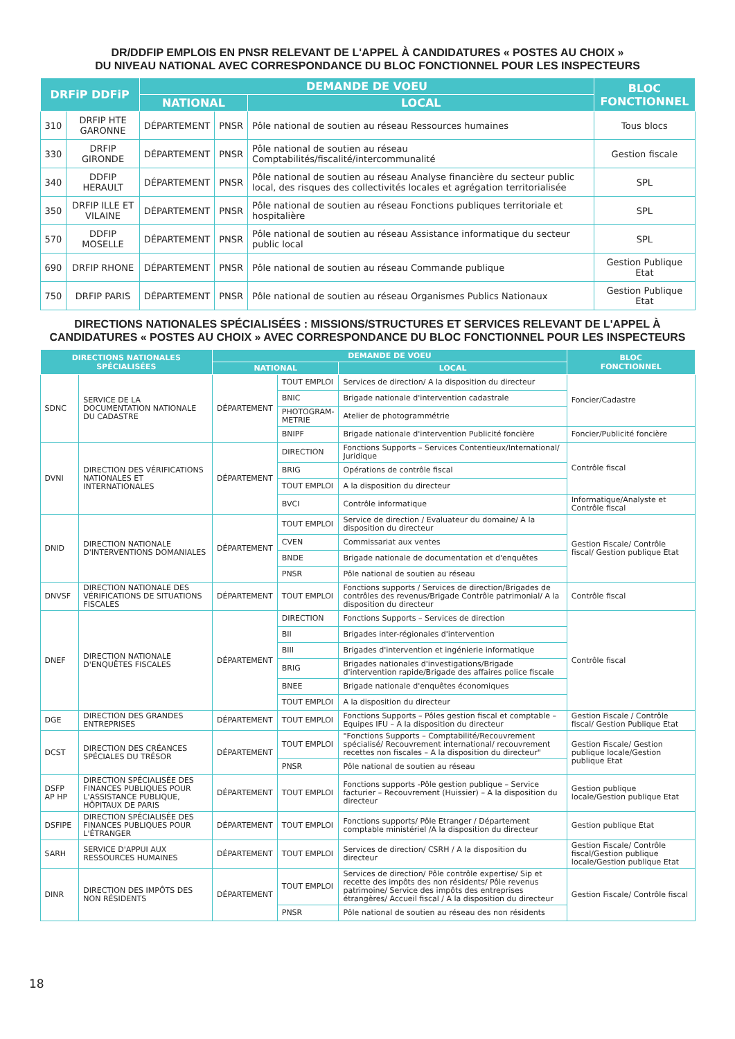DR/DDFIP EMPLOIS EN PNSR RELEVANT DE L'APPEL À CANDIDATURES « POSTES AU CHOIX »
DU NIVEAU NATIONAL AVEC CORRESPONDANCE DU BLOC FONCTIONNEL POUR LES INSPECTEURS
| DRFiP DDFiP | | DEMANDE DE VOEU | | | BLOC FONCTIONNEL |
| --- | --- | --- | --- | --- | --- |
| | | NATIONAL | | LOCAL | |
| 310 | DRFIP HTE GARONNE | DÉPARTEMENT | PNSR | Pôle national de soutien au réseau Ressources humaines | Tous blocs |
| 330 | DRFIP GIRONDE | DÉPARTEMENT | PNSR | Pôle national de soutien au réseau Comptabilités/fiscalité/intercommunalité | Gestion fiscale |
| 340 | DDFIP HERAULT | DÉPARTEMENT | PNSR | Pôle national de soutien au réseau Analyse financière du secteur public local, des risques des collectivités locales et agrégation territorialisée | SPL |
| 350 | DRFIP ILLE ET VILAINE | DÉPARTEMENT | PNSR | Pôle national de soutien au réseau Fonctions publiques territoriale et hospitalière | SPL |
| 570 | DDFIP MOSELLE | DÉPARTEMENT | PNSR | Pôle national de soutien au réseau Assistance informatique du secteur public local | SPL |
| 690 | DRFIP RHONE | DÉPARTEMENT | PNSR | Pôle national de soutien au réseau Commande publique | Gestion Publique Etat |
| 750 | DRFIP PARIS | DÉPARTEMENT | PNSR | Pôle national de soutien au réseau Organismes Publics Nationaux | Gestion Publique Etat |
DIRECTIONS NATIONALES SPÉCIALISÉES : MISSIONS/STRUCTURES ET SERVICES RELEVANT DE L'APPEL À
CANDIDATURES « POSTES AU CHOIX » AVEC CORRESPONDANCE DU BLOC FONCTIONNEL POUR LES INSPECTEURS
| DIRECTIONS NATIONALES SPÉCIALISÉES | | DEMANDE DE VOEU | | | BLOC FONCTIONNEL |
| --- | --- | --- | --- | --- | --- |
| | | NATIONAL | | LOCAL | |
| SDNC | SERVICE DE LA DOCUMENTATION NATIONALE DU CADASTRE | DÉPARTEMENT | TOUT EMPLOI | Services de direction/ A la disposition du directeur | Foncier/Cadastre |
| | | | BNIC | Brigade nationale d'intervention cadastrale | |
| | | | PHOTOGRAM- METRIE | Atelier de photogrammétrie | |
| | | | BNIPF | Brigade nationale d'intervention Publicité foncière | Foncier/Publicité foncière |
| DVNI | DIRECTION DES VÉRIFICATIONS NATIONALES ET INTERNATIONALES | DÉPARTEMENT | DIRECTION | Fonctions Supports – Services Contentieux/International/ Juridique | Contrôle fiscal |
| | | | BRIG | Opérations de contrôle fiscal | |
| | | | TOUT EMPLOI | A la disposition du directeur | |
| | | | BVCI | Contrôle informatique | Informatique/Analyste et Contrôle fiscal |
| DNID | DIRECTION NATIONALE D'INTERVENTIONS DOMANIALES | DÉPARTEMENT | TOUT EMPLOI | Service de direction / Evaluateur du domaine/ A la disposition du directeur | Gestion Fiscale/ Contrôle fiscal/ Gestion publique Etat |
| | | | CVEN | Commissariat aux ventes | |
| | | | BNDE | Brigade nationale de documentation et d'enquêtes | |
| | | | PNSR | Pôle national de soutien au réseau | |
| DNVSF | DIRECTION NATIONALE DES VÉRIFICATIONS DE SITUATIONS FISCALES | DÉPARTEMENT | TOUT EMPLOI | Fonctions supports / Services de direction/Brigades de contrôles des revenus/Brigade Contrôle patrimonial/ A la disposition du directeur | Contrôle fiscal |
| DNEF | DIRECTION NATIONALE D'ENQUÊTES FISCALES | DÉPARTEMENT | DIRECTION | Fonctions Supports – Services de direction | Contrôle fiscal |
| | | | BII | Brigades inter-régionales d'intervention | |
| | | | BIII | Brigades d'intervention et ingénierie informatique | |
| | | | BRIG | Brigades nationales d'investigations/Brigade d'intervention rapide/Brigade des affaires police fiscale | |
| | | | BNEE | Brigade nationale d'enquêtes économiques | |
| | | | TOUT EMPLOI | A la disposition du directeur | |
| DGE | DIRECTION DES GRANDES ENTREPRISES | DÉPARTEMENT | TOUT EMPLOI | Fonctions Supports – Pôles gestion fiscal et comptable – Equipes IFU – A la disposition du directeur | Gestion Fiscale / Contrôle fiscal/ Gestion Publique Etat |
| DCST | DIRECTION DES CRÉANCES SPÉCIALES DU TRÉSOR | DÉPARTEMENT | TOUT EMPLOI | "Fonctions Supports – Comptabilité/Recouvrement spécialisé/ Recouvrement international/ recouvrement recettes non fiscales – A la disposition du directeur" | Gestion Fiscale/ Gestion publique locale/Gestion publique Etat |
| | | | PNSR | Pôle national de soutien au réseau | |
| DSFP AP HP | DIRECTION SPÉCIALISÉE DES FINANCES PUBLIQUES POUR L'ASSISTANCE PUBLIQUE, HÔPITAUX DE PARIS | DÉPARTEMENT | TOUT EMPLOI | Fonctions supports -Pôle gestion publique – Service facturier – Recouvrement (Huissier) – A la disposition du directeur | Gestion publique locale/Gestion publique Etat |
| DSFIPE | DIRECTION SPÉCIALISÉE DES FINANCES PUBLIQUES POUR L'ÉTRANGER | DÉPARTEMENT | TOUT EMPLOI | Fonctions supports/ Pôle Etranger / Département comptable ministériel /A la disposition du directeur | Gestion publique Etat |
| SARH | SERVICE D'APPUI AUX RESSOURCES HUMAINES | DÉPARTEMENT | TOUT EMPLOI | Services de direction/ CSRH / A la disposition du directeur | Gestion Fiscale/ Contrôle fiscal/Gestion publique locale/Gestion publique Etat |
| DINR | DIRECTION DES IMPÔTS DES NON RÉSIDENTS | DÉPARTEMENT | TOUT EMPLOI | Services de direction/ Pôle contrôle expertise/ Sip et recette des impôts des non résidents/ Pôle revenus patrimoine/ Service des impôts des entreprises étrangères/ Accueil fiscal / A la disposition du directeur | Gestion Fiscale/ Contrôle fiscal |
| | | | PNSR | Pôle national de soutien au réseau des non résidents | |
18